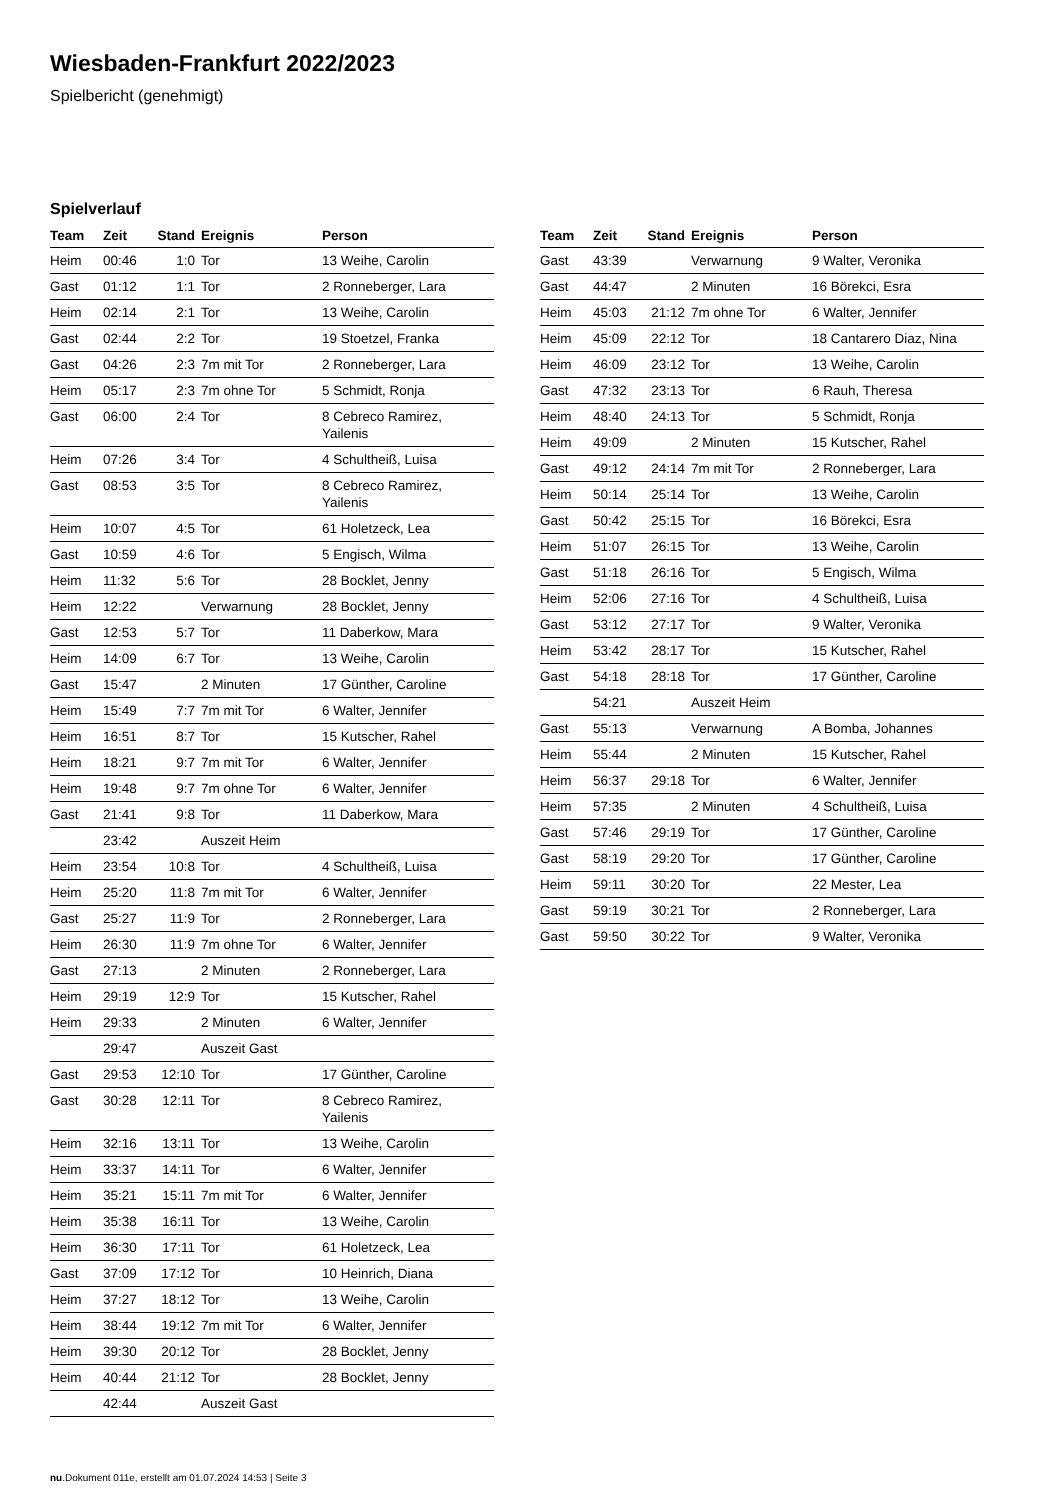Wiesbaden-Frankfurt 2022/2023
Spielbericht (genehmigt)
Spielverlauf
| Team | Zeit | Stand | Ereignis | Person |
| --- | --- | --- | --- | --- |
| Heim | 00:46 | 1:0 | Tor | 13 Weihe, Carolin |
| Gast | 01:12 | 1:1 | Tor | 2 Ronneberger, Lara |
| Heim | 02:14 | 2:1 | Tor | 13 Weihe, Carolin |
| Gast | 02:44 | 2:2 | Tor | 19 Stoetzel, Franka |
| Gast | 04:26 | 2:3 | 7m mit Tor | 2 Ronneberger, Lara |
| Heim | 05:17 | 2:3 | 7m ohne Tor | 5 Schmidt, Ronja |
| Gast | 06:00 | 2:4 | Tor | 8 Cebreco Ramirez, Yailenis |
| Heim | 07:26 | 3:4 | Tor | 4 Schultheiß, Luisa |
| Gast | 08:53 | 3:5 | Tor | 8 Cebreco Ramirez, Yailenis |
| Heim | 10:07 | 4:5 | Tor | 61 Holetzeck, Lea |
| Gast | 10:59 | 4:6 | Tor | 5 Engisch, Wilma |
| Heim | 11:32 | 5:6 | Tor | 28 Bocklet, Jenny |
| Heim | 12:22 | | Verwarnung | 28 Bocklet, Jenny |
| Gast | 12:53 | 5:7 | Tor | 11 Daberkow, Mara |
| Heim | 14:09 | 6:7 | Tor | 13 Weihe, Carolin |
| Gast | 15:47 | | 2 Minuten | 17 Günther, Caroline |
| Heim | 15:49 | 7:7 | 7m mit Tor | 6 Walter, Jennifer |
| Heim | 16:51 | 8:7 | Tor | 15 Kutscher, Rahel |
| Heim | 18:21 | 9:7 | 7m mit Tor | 6 Walter, Jennifer |
| Heim | 19:48 | 9:7 | 7m ohne Tor | 6 Walter, Jennifer |
| Gast | 21:41 | 9:8 | Tor | 11 Daberkow, Mara |
| | 23:42 | | Auszeit Heim | |
| Heim | 23:54 | 10:8 | Tor | 4 Schultheiß, Luisa |
| Heim | 25:20 | 11:8 | 7m mit Tor | 6 Walter, Jennifer |
| Gast | 25:27 | 11:9 | Tor | 2 Ronneberger, Lara |
| Heim | 26:30 | 11:9 | 7m ohne Tor | 6 Walter, Jennifer |
| Gast | 27:13 | | 2 Minuten | 2 Ronneberger, Lara |
| Heim | 29:19 | 12:9 | Tor | 15 Kutscher, Rahel |
| Heim | 29:33 | | 2 Minuten | 6 Walter, Jennifer |
| | 29:47 | | Auszeit Gast | |
| Gast | 29:53 | 12:10 | Tor | 17 Günther, Caroline |
| Gast | 30:28 | 12:11 | Tor | 8 Cebreco Ramirez, Yailenis |
| Heim | 32:16 | 13:11 | Tor | 13 Weihe, Carolin |
| Heim | 33:37 | 14:11 | Tor | 6 Walter, Jennifer |
| Heim | 35:21 | 15:11 | 7m mit Tor | 6 Walter, Jennifer |
| Heim | 35:38 | 16:11 | Tor | 13 Weihe, Carolin |
| Heim | 36:30 | 17:11 | Tor | 61 Holetzeck, Lea |
| Gast | 37:09 | 17:12 | Tor | 10 Heinrich, Diana |
| Heim | 37:27 | 18:12 | Tor | 13 Weihe, Carolin |
| Heim | 38:44 | 19:12 | 7m mit Tor | 6 Walter, Jennifer |
| Heim | 39:30 | 20:12 | Tor | 28 Bocklet, Jenny |
| Heim | 40:44 | 21:12 | Tor | 28 Bocklet, Jenny |
| | 42:44 | | Auszeit Gast | |
| Team | Zeit | Stand | Ereignis | Person |
| --- | --- | --- | --- | --- |
| Gast | 43:39 | | Verwarnung | 9 Walter, Veronika |
| Gast | 44:47 | | 2 Minuten | 16 Börekci, Esra |
| Heim | 45:03 | 21:12 | 7m ohne Tor | 6 Walter, Jennifer |
| Heim | 45:09 | 22:12 | Tor | 18 Cantarero Diaz, Nina |
| Heim | 46:09 | 23:12 | Tor | 13 Weihe, Carolin |
| Gast | 47:32 | 23:13 | Tor | 6 Rauh, Theresa |
| Heim | 48:40 | 24:13 | Tor | 5 Schmidt, Ronja |
| Heim | 49:09 | | 2 Minuten | 15 Kutscher, Rahel |
| Gast | 49:12 | 24:14 | 7m mit Tor | 2 Ronneberger, Lara |
| Heim | 50:14 | 25:14 | Tor | 13 Weihe, Carolin |
| Gast | 50:42 | 25:15 | Tor | 16 Börekci, Esra |
| Heim | 51:07 | 26:15 | Tor | 13 Weihe, Carolin |
| Gast | 51:18 | 26:16 | Tor | 5 Engisch, Wilma |
| Heim | 52:06 | 27:16 | Tor | 4 Schultheiß, Luisa |
| Gast | 53:12 | 27:17 | Tor | 9 Walter, Veronika |
| Heim | 53:42 | 28:17 | Tor | 15 Kutscher, Rahel |
| Gast | 54:18 | 28:18 | Tor | 17 Günther, Caroline |
| | 54:21 | | Auszeit Heim | |
| Gast | 55:13 | | Verwarnung | A Bomba, Johannes |
| Heim | 55:44 | | 2 Minuten | 15 Kutscher, Rahel |
| Heim | 56:37 | 29:18 | Tor | 6 Walter, Jennifer |
| Heim | 57:35 | | 2 Minuten | 4 Schultheiß, Luisa |
| Gast | 57:46 | 29:19 | Tor | 17 Günther, Caroline |
| Gast | 58:19 | 29:20 | Tor | 17 Günther, Caroline |
| Heim | 59:11 | 30:20 | Tor | 22 Mester, Lea |
| Gast | 59:19 | 30:21 | Tor | 2 Ronneberger, Lara |
| Gast | 59:50 | 30:22 | Tor | 9 Walter, Veronika |
nu.Dokument 011e, erstellt am 01.07.2024 14:53 | Seite 3